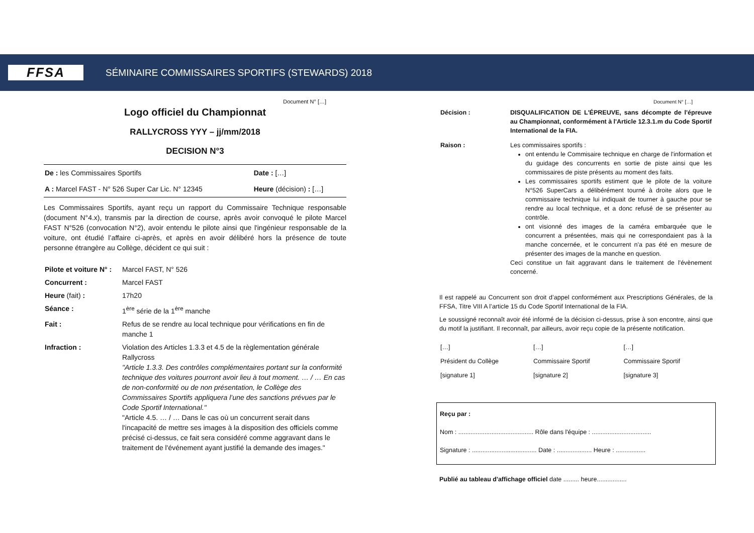FFSA
SÉMINAIRE COMMISSAIRES SPORTIFS (STEWARDS) 2018
Document N° […]
Logo officiel du Championnat
RALLYCROSS YYY – jj/mm/2018
DECISION N°3
| De : les Commissaires Sportifs | Date : […] |
| A : Marcel FAST - N° 526 Super Car Lic. N° 12345 | Heure (décision) : […] |
Les Commissaires Sportifs, ayant reçu un rapport du Commissaire Technique responsable (document N°4.x), transmis par la direction de course, après avoir convoqué le pilote Marcel FAST N°526 (convocation N°2), avoir entendu le pilote ainsi que l'ingénieur responsable de la voiture, ont étudié l’affaire ci-après, et après en avoir délibéré hors la présence de toute personne étrangère au Collège, décident ce qui suit :
| Pilote et voiture N° : | Marcel FAST, N° 526 |
| Concurrent : | Marcel FAST |
| Heure (fait) : | 17h20 |
| Séance : | 1<sup>ère</sup> série de la 1<sup>ère</sup> manche |
| Fait : | Refus de se rendre au local technique pour vérifications en fin de manche 1 |
| Infraction : | Violation des Articles 1.3.3 et 4.5 de la règlementation générale Rallycross "Article 1.3.3. Des contrôles complémentaires portant sur la conformité technique des voitures pourront avoir lieu à tout moment. … / … En cas de non-conformité ou de non présentation, le Collège des Commissaires Sportifs appliquera l’une des sanctions prévues par le Code Sportif International." "Article 4.5. … / … Dans le cas où un concurrent serait dans l'incapacité de mettre ses images à la disposition des officiels comme précisé ci-dessus, ce fait sera considéré comme aggravant dans le traitement de l'événement ayant justifié la demande des images." |
Document N° […]
| Décision : | DISQUALIFICATION DE L'ÉPREUVE, sans décompte de l'épreuve au Championnat, conformément à l'Article 12.3.1.m du Code Sportif International de la FIA. |
| Raison : | Les commissaires sportifs : ont entendu le Commisaire technique en charge de l'information et du guidage des concurrents en sortie de piste ainsi que les commissaires de piste présents au moment des faits. Les commissaires sportifs estiment que le pilote de la voiture N°526 SuperCars a délibérément tourné à droite alors que le commissaire technique lui indiquait de tourner à gauche pour se rendre au local technique, et a donc refusé de se présenter au contrôle. ont visionné des images de la caméra embarquée que le concurrent a présentées, mais qui ne correspondaient pas à la manche concernée, et le concurrent n'a pas été en mesure de présenter des images de la manche en question. Ceci constitue un fait aggravant dans le traitement de l'évènement concerné. |
Il est rappelé au Concurrent son droit d’appel conformément aux Prescriptions Générales, de la FFSA, Titre VIII A l’article 15 du Code Sportif International de la FIA.
Le soussigné reconnaît avoir été informé de la décision ci-dessus, prise à son encontre, ainsi que du motif la justifiant. Il reconnaît, par ailleurs, avoir reçu copie de la présente notification.
| […] | […] | […] |
| Président du Collège | Commissaire Sportif | Commissaire Sportif |
| [signature 1] | [signature 2] | [signature 3] |
Reçu par :
Nom : ........................................... Rôle dans l'équipe : ..................................
Signature : ..................................... Date : .................... Heure : .................
Publié au tableau d'affichage officiel date ......... heure.................